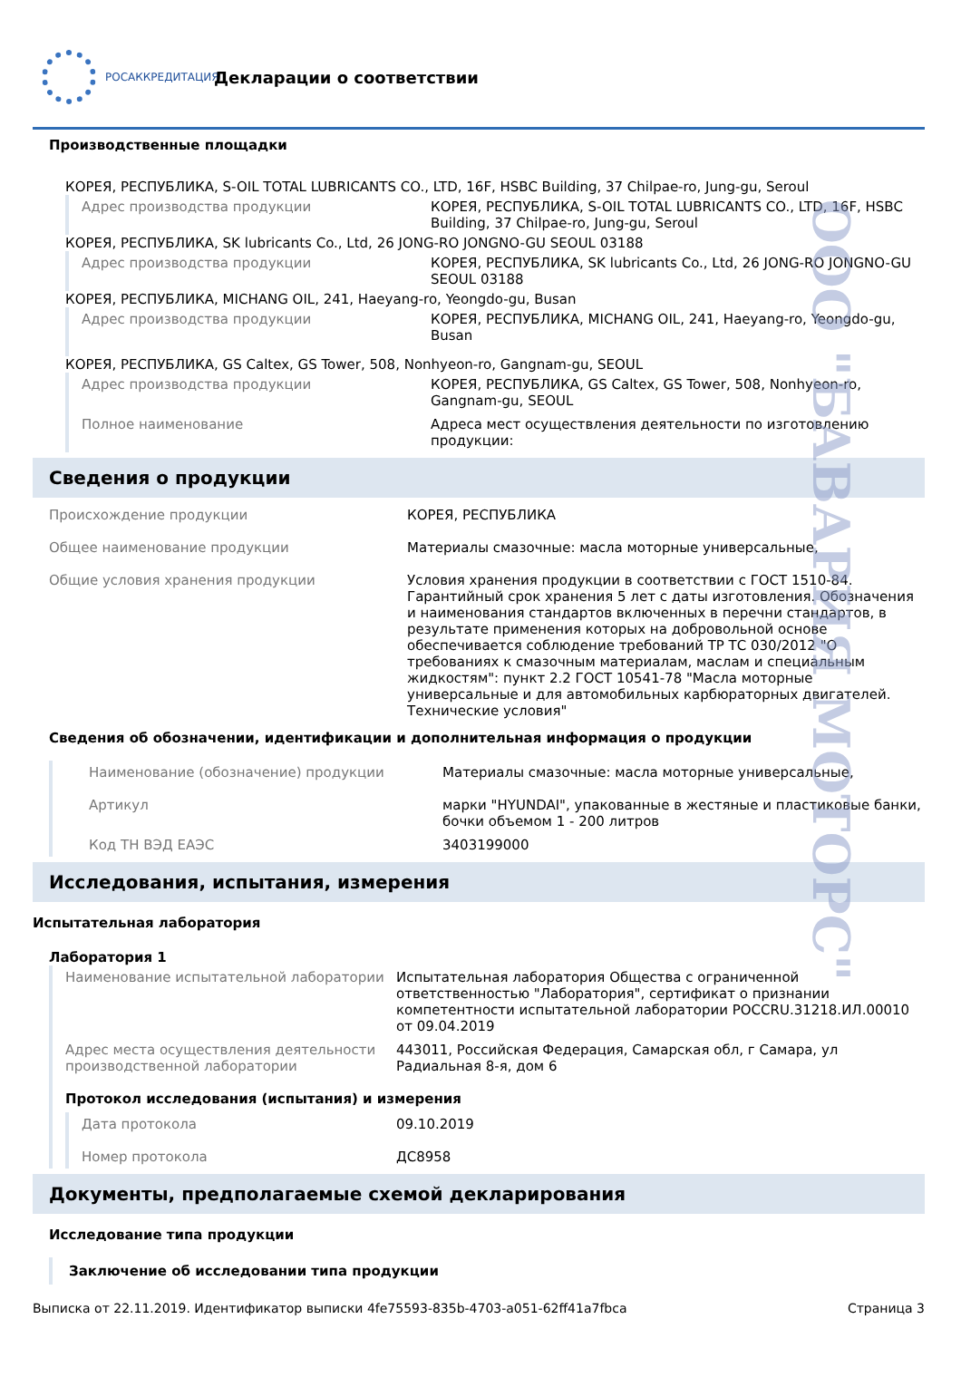РОСАККРЕДИТАЦИЯ
Декларации о соответствии
Производственные площадки
КОРЕЯ, РЕСПУБЛИКА, S-OIL TOTAL LUBRICANTS CO., LTD, 16F, HSBC Building, 37 Chilpae-ro, Jung-gu, Seroul
Адрес производства продукции КОРЕЯ, РЕСПУБЛИКА, S-OIL TOTAL LUBRICANTS CO., LTD, 16F, HSBC Building, 37 Chilpae-ro, Jung-gu, Seroul
КОРЕЯ, РЕСПУБЛИКА, SK lubricants Co., Ltd, 26 JONG-RO JONGNO-GU SEOUL 03188
Адрес производства продукции КОРЕЯ, РЕСПУБЛИКА, SK lubricants Co., Ltd, 26 JONG-RO JONGNO-GU SEOUL 03188
КОРЕЯ, РЕСПУБЛИКА, MICHANG OIL, 241, Haeyang-ro, Yeongdo-gu, Busan
Адрес производства продукции КОРЕЯ, РЕСПУБЛИКА, MICHANG OIL, 241, Haeyang-ro, Yeongdo-gu, Busan
КОРЕЯ, РЕСПУБЛИКА, GS Caltex, GS Tower, 508, Nonhyeon-ro, Gangnam-gu, SEOUL
Адрес производства продукции КОРЕЯ, РЕСПУБЛИКА, GS Caltex, GS Tower, 508, Nonhyeon-ro, Gangnam-gu, SEOUL
Полное наименование Адреса мест осуществления деятельности по изготовлению продукции:
Сведения о продукции
Происхождение продукции КОРЕЯ, РЕСПУБЛИКА
Общее наименование продукции Материалы смазочные: масла моторные универсальные,
Общие условия хранения продукции Условия хранения продукции в соответствии с ГОСТ 1510-84. Гарантийный срок хранения 5 лет с даты изготовления. Обозначения и наименования стандартов включенных в перечни стандартов, в результате применения которых на добровольной основе обеспечивается соблюдение требований ТР ТС 030/2012 "О требованиях к смазочным материалам, маслам и специальным жидкостям": пункт 2.2 ГОСТ 10541-78 "Масла моторные универсальные и для автомобильных карбюраторных двигателей. Технические условия"
Сведения об обозначении, идентификации и дополнительная информация о продукции
Наименование (обозначение) продукции Материалы смазочные: масла моторные универсальные,
Артикул марки "HYUNDAI", упакованные в жестяные и пластиковые банки, бочки объемом 1 - 200 литров
Код ТН ВЭД ЕАЭС 3403199000
Исследования, испытания, измерения
Испытательная лаборатория
Лаборатория 1
Наименование испытательной лаборатории Испытательная лаборатория Общества с ограниченной ответственностью "Лаборатория", сертификат о признании компетентности испытательной лаборатории POCCRU.31218.ИЛ.00010 от 09.04.2019
Адрес места осуществления деятельности производственной лаборатории 443011, Российская Федерация, Самарская обл, г Самара, ул Радиальная 8-я, дом 6
Протокол исследования (испытания) и измерения
Дата протокола 09.10.2019
Номер протокола ДС8958
Документы, предполагаемые схемой декларирования
Исследование типа продукции
Заключение об исследовании типа продукции
Выписка от 22.11.2019. Идентификатор выписки 4fe75593-835b-4703-a051-62ff41a7fbca Страница 3
ООО "БАВАРИЯ МОТОРС"